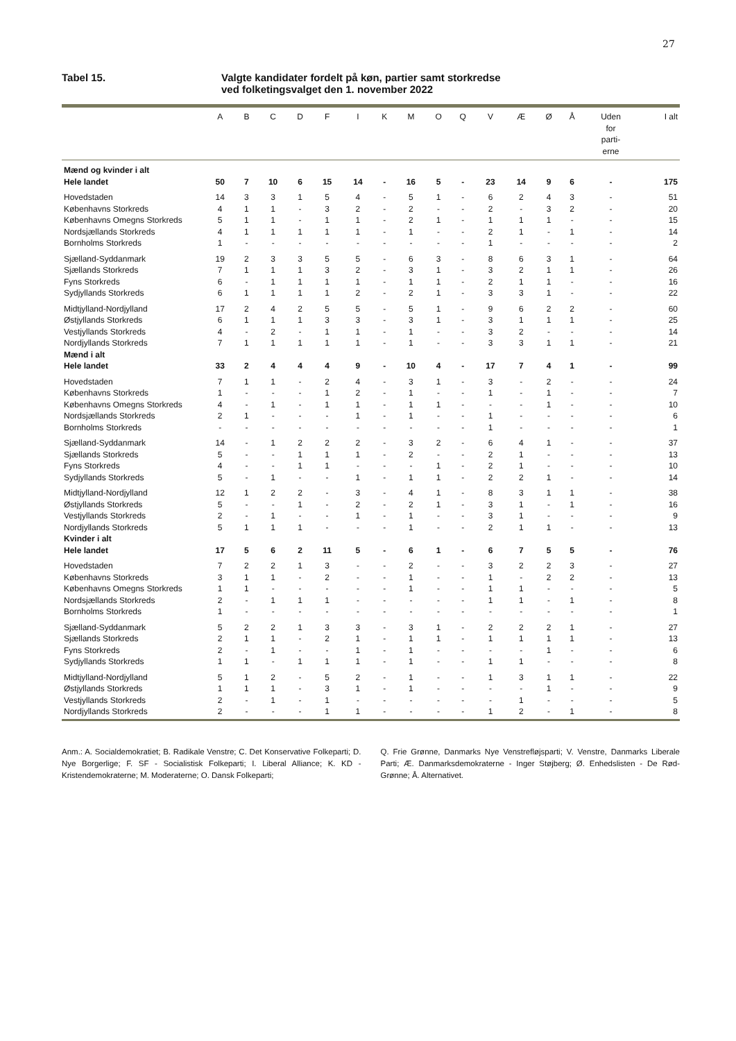27
Tabel 15. Valgte kandidater fordelt på køn, partier samt storkredse
ved folketingsvalget den 1. november 2022
| | A | B | C | D | F | I | K | M | O | Q | V | Æ | Ø | Å | Uden for parti- erne | I alt |
| --- | --- | --- | --- | --- | --- | --- | --- | --- | --- | --- | --- | --- | --- | --- | --- | --- |
| Mænd og kvinder i alt | | | | | | | | | | | | | | | | |
| Hele landet | 50 | 7 | 10 | 6 | 15 | 14 | - | 16 | 5 | - | 23 | 14 | 9 | 6 | - | 175 |
| Hovedstaden | 14 | 3 | 3 | 1 | 5 | 4 | - | 5 | 1 | - | 6 | 2 | 4 | 3 | - | 51 |
| Københavns Storkreds | 4 | 1 | 1 | - | 3 | 2 | - | 2 | - | - | 2 | - | 3 | 2 | - | 20 |
| Københavns Omegns Storkreds | 5 | 1 | 1 | - | 1 | 1 | - | 2 | 1 | - | 1 | 1 | 1 | - | - | 15 |
| Nordsjællands Storkreds | 4 | 1 | 1 | 1 | 1 | 1 | - | 1 | - | - | 2 | 1 | - | 1 | - | 14 |
| Bornholms Storkreds | 1 | - | - | - | - | - | - | - | - | - | 1 | - | - | - | - | 2 |
| Sjælland-Syddanmark | 19 | 2 | 3 | 3 | 5 | 5 | - | 6 | 3 | - | 8 | 6 | 3 | 1 | - | 64 |
| Sjællands Storkreds | 7 | 1 | 1 | 1 | 3 | 2 | - | 3 | 1 | - | 3 | 2 | 1 | 1 | - | 26 |
| Fyns Storkreds | 6 | - | 1 | 1 | 1 | 1 | - | 1 | 1 | - | 2 | 1 | 1 | - | - | 16 |
| Sydjyllands Storkreds | 6 | 1 | 1 | 1 | 1 | 2 | - | 2 | 1 | - | 3 | 3 | 1 | - | - | 22 |
| Midtjylland-Nordjylland | 17 | 2 | 4 | 2 | 5 | 5 | - | 5 | 1 | - | 9 | 6 | 2 | 2 | - | 60 |
| Østjyllands Storkreds | 6 | 1 | 1 | 1 | 3 | 3 | - | 3 | 1 | - | 3 | 1 | 1 | 1 | - | 25 |
| Vestjyllands Storkreds | 4 | - | 2 | - | 1 | 1 | - | 1 | - | - | 3 | 2 | - | - | - | 14 |
| Nordjyllands Storkreds | 7 | 1 | 1 | 1 | 1 | 1 | - | 1 | - | - | 3 | 3 | 1 | 1 | - | 21 |
| Mænd i alt | | | | | | | | | | | | | | | | |
| Hele landet | 33 | 2 | 4 | 4 | 4 | 9 | - | 10 | 4 | - | 17 | 7 | 4 | 1 | - | 99 |
| Hovedstaden | 7 | 1 | 1 | - | 2 | 4 | - | 3 | 1 | - | 3 | - | 2 | - | - | 24 |
| Københavns Storkreds | 1 | - | - | - | 1 | 2 | - | 1 | - | - | 1 | - | 1 | - | - | 7 |
| Københavns Omegns Storkreds | 4 | - | 1 | - | 1 | 1 | - | 1 | 1 | - | - | - | 1 | - | - | 10 |
| Nordsjællands Storkreds | 2 | 1 | - | - | - | 1 | - | 1 | - | - | 1 | - | - | - | - | 6 |
| Bornholms Storkreds | - | - | - | - | - | - | - | - | - | - | 1 | - | - | - | - | 1 |
| Sjælland-Syddanmark | 14 | - | 1 | 2 | 2 | 2 | - | 3 | 2 | - | 6 | 4 | 1 | - | - | 37 |
| Sjællands Storkreds | 5 | - | - | 1 | 1 | 1 | - | 2 | - | - | 2 | 1 | - | - | - | 13 |
| Fyns Storkreds | 4 | - | - | 1 | 1 | - | - | - | 1 | - | 2 | 1 | - | - | - | 10 |
| Sydjyllands Storkreds | 5 | - | 1 | - | - | 1 | - | 1 | 1 | - | 2 | 2 | 1 | - | - | 14 |
| Midtjylland-Nordjylland | 12 | 1 | 2 | 2 | - | 3 | - | 4 | 1 | - | 8 | 3 | 1 | 1 | - | 38 |
| Østjyllands Storkreds | 5 | - | - | 1 | - | 2 | - | 2 | 1 | - | 3 | 1 | - | 1 | - | 16 |
| Vestjyllands Storkreds | 2 | - | 1 | - | - | 1 | - | 1 | - | - | 3 | 1 | - | - | - | 9 |
| Nordjyllands Storkreds | 5 | 1 | 1 | 1 | - | - | - | 1 | - | - | 2 | 1 | 1 | - | - | 13 |
| Kvinder i alt | | | | | | | | | | | | | | | | |
| Hele landet | 17 | 5 | 6 | 2 | 11 | 5 | - | 6 | 1 | - | 6 | 7 | 5 | 5 | - | 76 |
| Hovedstaden | 7 | 2 | 2 | 1 | 3 | - | - | 2 | - | - | 3 | 2 | 2 | 3 | - | 27 |
| Københavns Storkreds | 3 | 1 | 1 | - | 2 | - | - | 1 | - | - | 1 | - | 2 | 2 | - | 13 |
| Københavns Omegns Storkreds | 1 | 1 | - | - | - | - | - | 1 | - | - | 1 | 1 | - | - | - | 5 |
| Nordsjællands Storkreds | 2 | - | 1 | 1 | 1 | - | - | - | - | - | 1 | 1 | - | 1 | - | 8 |
| Bornholms Storkreds | 1 | - | - | - | - | - | - | - | - | - | - | - | - | - | - | 1 |
| Sjælland-Syddanmark | 5 | 2 | 2 | 1 | 3 | 3 | - | 3 | 1 | - | 2 | 2 | 2 | 1 | - | 27 |
| Sjællands Storkreds | 2 | 1 | 1 | - | 2 | 1 | - | 1 | 1 | - | 1 | 1 | 1 | 1 | - | 13 |
| Fyns Storkreds | 2 | - | 1 | - | - | 1 | - | 1 | - | - | - | - | 1 | - | - | 6 |
| Sydjyllands Storkreds | 1 | 1 | - | 1 | 1 | 1 | - | 1 | - | - | 1 | 1 | - | - | - | 8 |
| Midtjylland-Nordjylland | 5 | 1 | 2 | - | 5 | 2 | - | 1 | - | - | 1 | 3 | 1 | 1 | - | 22 |
| Østjyllands Storkreds | 1 | 1 | 1 | - | 3 | 1 | - | 1 | - | - | - | - | 1 | - | - | 9 |
| Vestjyllands Storkreds | 2 | - | 1 | - | 1 | - | - | - | - | - | - | 1 | - | - | - | 5 |
| Nordjyllands Storkreds | 2 | - | - | - | 1 | 1 | - | - | - | - | 1 | 2 | - | 1 | - | 8 |
Anm.: A. Socialdemokratiet; B. Radikale Venstre; C. Det Konservative Folkeparti; D. Nye Borgerlige; F. SF - Socialistisk Folkeparti; I. Liberal Alliance; K. KD - Kristendemokraterne; M. Moderaterne; O. Dansk Folkeparti;
Q. Frie Grønne, Danmarks Nye Venstrefløjsparti; V. Venstre, Danmarks Liberale Parti; Æ. Danmarksdemokraterne - Inger Støjberg; Ø. Enhedslisten - De Rød-Grønne; Å. Alternativet.